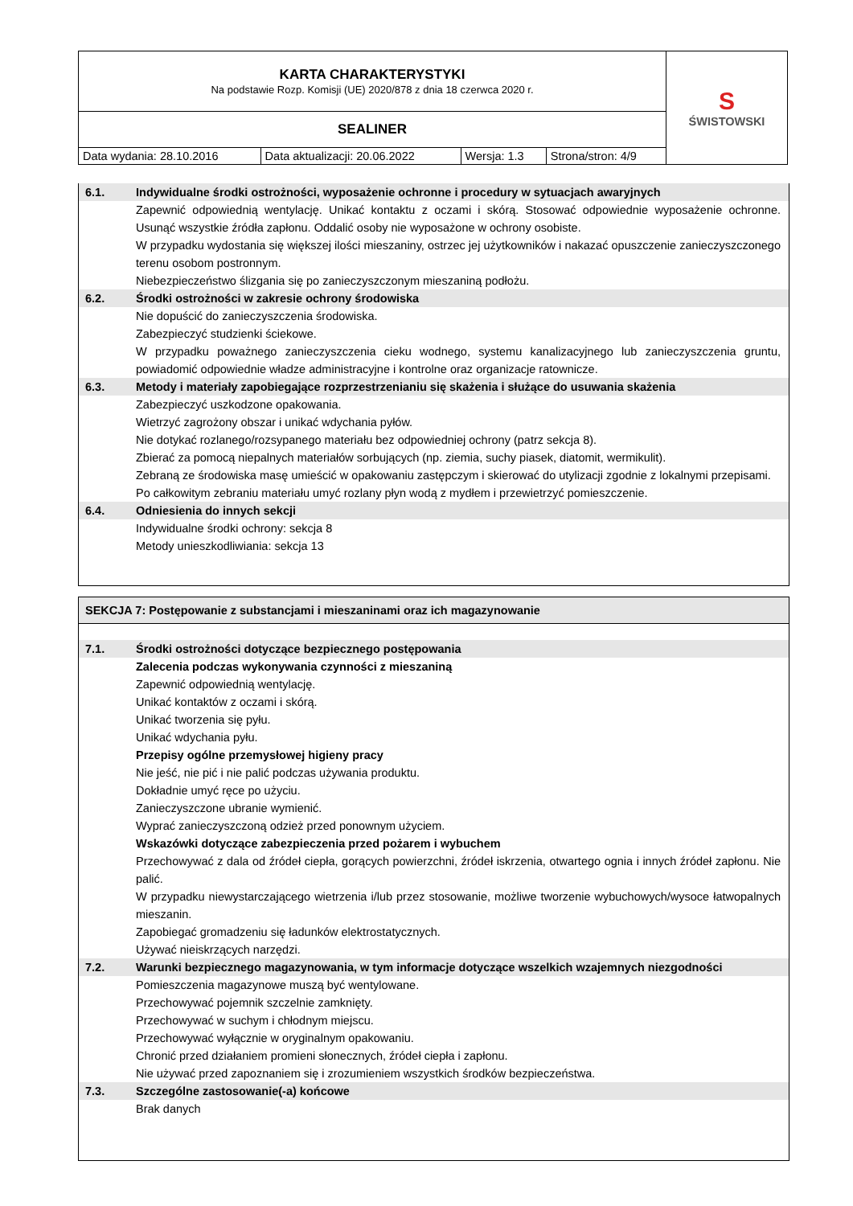| KARTA CHARAKTERYSTYKI Na podstawie Rozp. Komisji (UE) 2020/878 z dnia 18 czerwca 2020 r. | | | | S ŚWISTOWSKI |
| SEALINER | | | | |
| Data wydania: 28.10.2016 | Data aktualizacji: 20.06.2022 | Wersja: 1.3 | Strona/stron: 4/9 | |
6.1. Indywidualne środki ostrożności, wyposażenie ochronne i procedury w sytuacjach awaryjnych
Zapewnić odpowiednią wentylację. Unikać kontaktu z oczami i skórą. Stosować odpowiednie wyposażenie ochronne. Usunąć wszystkie źródła zapłonu. Oddalić osoby nie wyposażone w ochrony osobiste.
W przypadku wydostania się większej ilości mieszaniny, ostrzec jej użytkowników i nakazać opuszczenie zanieczyszczonego terenu osobom postronnym.
Niebezpieczeństwo ślizgania się po zanieczyszczonym mieszaniną podłożu.
6.2. Środki ostrożności w zakresie ochrony środowiska
Nie dopuścić do zanieczyszczenia środowiska.
Zabezpieczyć studzienki ściekowe.
W przypadku poważnego zanieczyszczenia cieku wodnego, systemu kanalizacyjnego lub zanieczyszczenia gruntu, powiadomić odpowiednie władze administracyjne i kontrolne oraz organizacje ratownicze.
6.3. Metody i materiały zapobiegające rozprzestrzenianiu się skażenia i służące do usuwania skażenia
Zabezpieczyć uszkodzone opakowania.
Wietrzyć zagrożony obszar i unikać wdychania pyłów.
Nie dotykać rozlanego/rozsypanego materiału bez odpowiedniej ochrony (patrz sekcja 8).
Zbierać za pomocą niepalnych materiałów sorbujących (np. ziemia, suchy piasek, diatomit, wermikulit).
Zebraną ze środowiska masę umieścić w opakowaniu zastępczym i skierować do utylizacji zgodnie z lokalnymi przepisami.
Po całkowitym zebraniu materiału umyć rozlany płyn wodą z mydłem i przewietrzyć pomieszczenie.
6.4. Odniesienia do innych sekcji
Indywidualne środki ochrony: sekcja 8
Metody unieszkodliwiania: sekcja 13
SEKCJA 7: Postępowanie z substancjami i mieszaninami oraz ich magazynowanie
7.1. Środki ostrożności dotyczące bezpiecznego postępowania
Zalecenia podczas wykonywania czynności z mieszaniną
Zapewnić odpowiednią wentylację.
Unikać kontaktów z oczami i skórą.
Unikać tworzenia się pyłu.
Unikać wdychania pyłu.
Przepisy ogólne przemysłowej higieny pracy
Nie jeść, nie pić i nie palić podczas używania produktu.
Dokładnie umyć ręce po użyciu.
Zanieczyszczone ubranie wymienić.
Wyprać zanieczyszczoną odzież przed ponownym użyciem.
Wskazówki dotyczące zabezpieczenia przed pożarem i wybuchem
Przechowywać z dala od źródeł ciepła, gorących powierzchni, źródeł iskrzenia, otwartego ognia i innych źródeł zapłonu. Nie palić.
W przypadku niewystarczającego wietrzenia i/lub przez stosowanie, możliwe tworzenie wybuchowych/wysoce łatwopalnych mieszanin.
Zapobiegać gromadzeniu się ładunków elektrostatycznych.
Używać nieiskrzących narzędzi.
7.2. Warunki bezpiecznego magazynowania, w tym informacje dotyczące wszelkich wzajemnych niezgodności
Pomieszczenia magazynowe muszą być wentylowane.
Przechowywać pojemnik szczelnie zamknięty.
Przechowywać w suchym i chłodnym miejscu.
Przechowywać wyłącznie w oryginalnym opakowaniu.
Chronić przed działaniem promieni słonecznych, źródeł ciepła i zapłonu.
Nie używać przed zapoznaniem się i zrozumieniem wszystkich środków bezpieczeństwa.
7.3. Szczególne zastosowanie(-a) końcowe
Brak danych